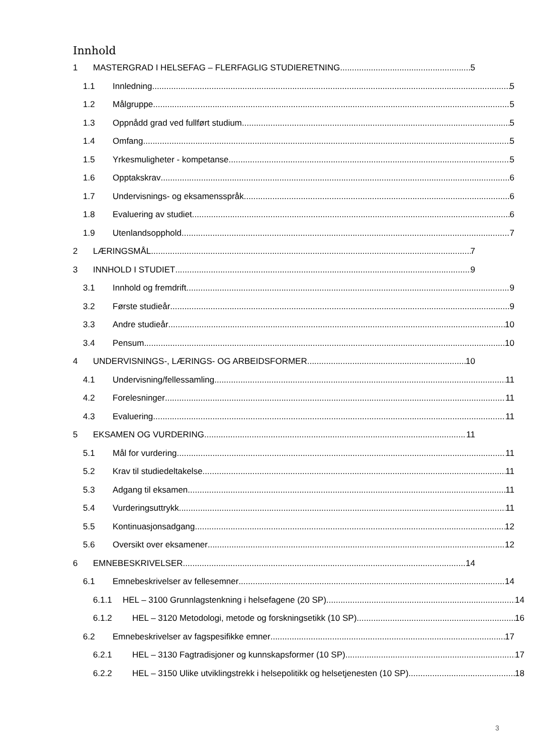Innhold
1 MASTERGRAD I HELSEFAG – FLERFAGLIG STUDIERETNING 5
1.1 Innledning 5
1.2 Målgruppe 5
1.3 Oppnådd grad ved fullført studium 5
1.4 Omfang 5
1.5 Yrkesmuligheter - kompetanse 5
1.6 Opptakskrav 6
1.7 Undervisnings- og eksamensspråk 6
1.8 Evaluering av studiet 6
1.9 Utenlandsopphold 7
2 LÆRINGSMÅL 7
3 INNHOLD I STUDIET 9
3.1 Innhold og fremdrift 9
3.2 Første studieår 9
3.3 Andre studieår 10
3.4 Pensum 10
4 UNDERVISNINGS-, LÆRINGS- OG ARBEIDSFORMER 10
4.1 Undervisning/fellessamling 11
4.2 Forelesninger 11
4.3 Evaluering 11
5 EKSAMEN OG VURDERING 11
5.1 Mål for vurdering 11
5.2 Krav til studiedeltakelse 11
5.3 Adgang til eksamen 11
5.4 Vurderingsuttrykk 11
5.5 Kontinuasjonsadgang 12
5.6 Oversikt over eksamener 12
6 EMNEBESKRIVELSER 14
6.1 Emnebeskrivelser av fellesemner 14
6.1.1 HEL – 3100 Grunnlagstenkning i helsefagene (20 SP) 14
6.1.2 HEL – 3120 Metodologi, metode og forskningsetikk (10 SP) 16
6.2 Emnebeskrivelser av fagspesifikke emner 17
6.2.1 HEL – 3130 Fagtradisjoner og kunnskapsformer (10 SP) 17
6.2.2 HEL – 3150 Ulike utviklingstrekk i helsepolitikk og helsetjenesten (10 SP) 18
3